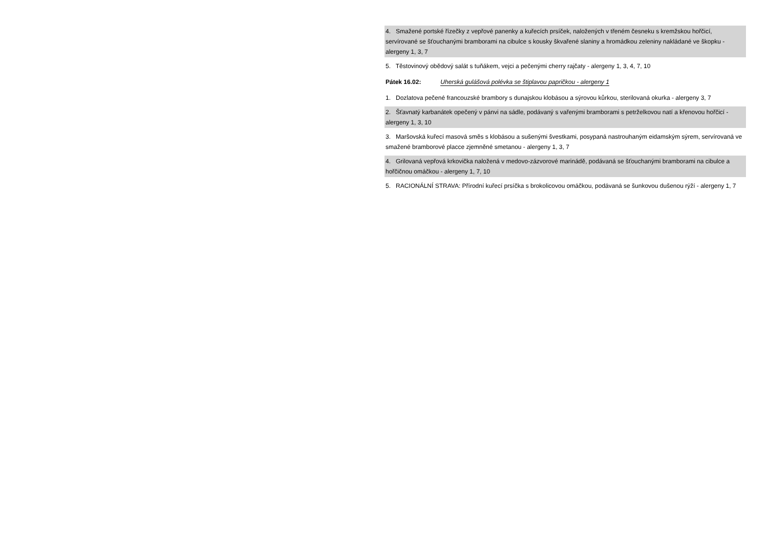4. Smažené portské řízečky z vepřové panenky a kuřecích prsíček, naložených v třeném česneku s kremžskou hořčicí, servírované se šťouchanými bramborami na cibulce s kousky škvařené slaniny a hromádkou zeleniny nakládané ve škopku - alergeny 1, 3, 7
5. Těstovinový obědový salát s tuňákem, vejci a pečenými cherry rajčaty - alergeny 1, 3, 4, 7, 10
Pátek 16.02: Uherská gulášová polévka se štiplavou papričkou - alergeny 1
1. Dozlatova pečené francouzské brambory s dunajskou klobásou a sýrovou kůrkou, sterilovaná okurka - alergeny 3, 7
2. Šťavnatý karbanátek opečený v pánvi na sádle, podávaný s vařenými bramborami s petrželkovou natí a křenovou hořčicí - alergeny 1, 3, 10
3. Maršovská kuřecí masová směs s klobásou a sušenými švestkami, posypaná nastrouhaným eidamským sýrem, servírovaná ve smažené bramborové placce zjemněné smetanou - alergeny 1, 3, 7
4. Grilovaná vepřová krkovička naložená v medovo-zázvorové marinádě, podávaná se šťouchanými bramborami na cibulce a hořčičnou omáčkou - alergeny 1, 7, 10
5. RACIONÁLNÍ STRAVA: Přírodní kuřecí prsíčka s brokolicovou omáčkou, podávaná se šunkovou dušenou rýží - alergeny 1, 7